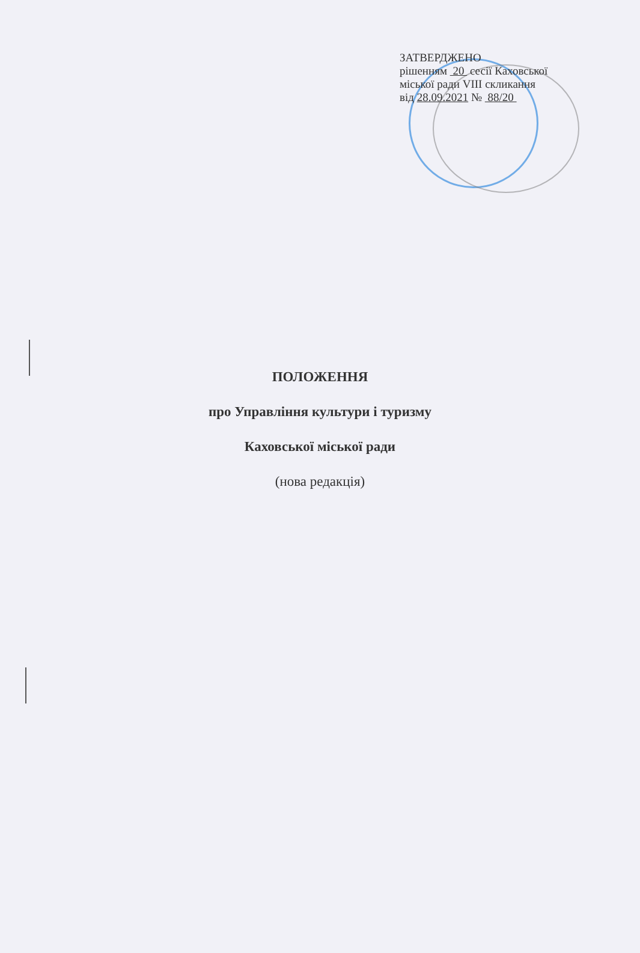ЗАТВЕРДЖЕНО
рішенням 20 сесії Каховської
міської ради VIII скликання
від 28.09.2021 № 88/20
ПОЛОЖЕННЯ
про Управління культури і туризму
Каховської міської ради
(нова редакція)